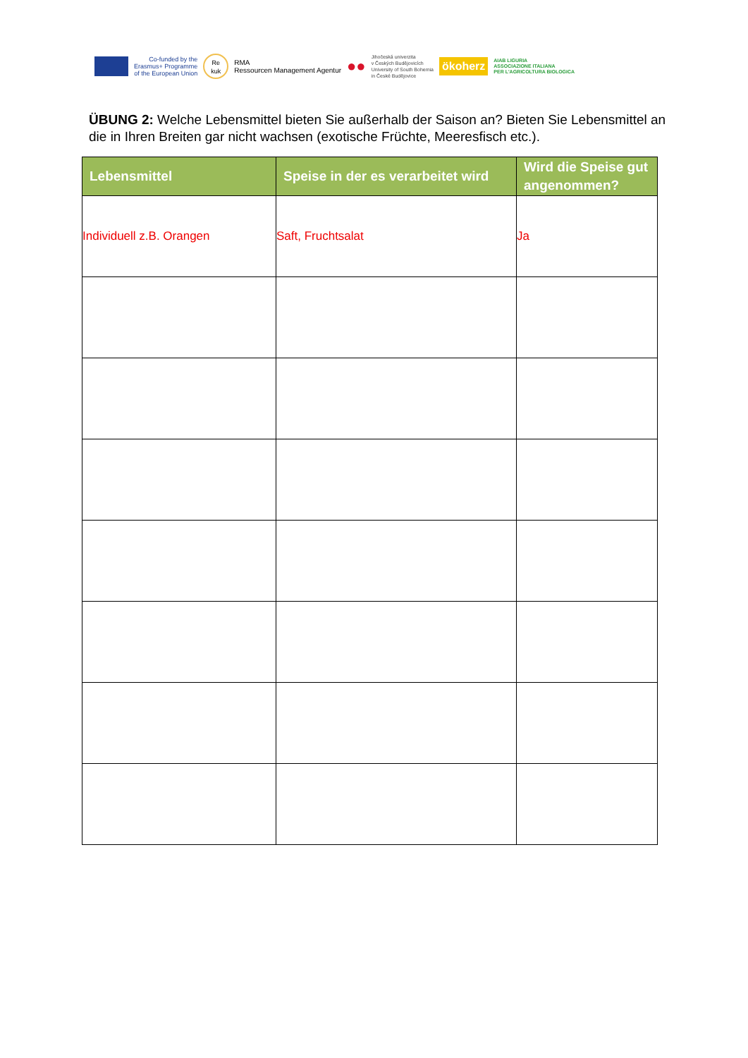Co-funded by the
Erasmus+ Programme
of the European Union
Re
kuk
RMA
Ressourcen Management Agentur
●●
Jihočeská univerzita
v Českých Budějovicích
University of South Bohemia
in České Budějovice
ökoherz
AIAB LIGURIA
ASSOCIAZIONE ITALIANA
PER L'AGRICOLTURA BIOLOGICA
ÜBUNG 2: Welche Lebensmittel bieten Sie außerhalb der Saison an? Bieten Sie Lebensmittel an die in Ihren Breiten gar nicht wachsen (exotische Früchte, Meeresfisch etc.).
| Lebensmittel | Speise in der es verarbeitet wird | Wird die Speise gut angenommen? |
| --- | --- | --- |
| Individuell z.B. Orangen | Saft, Fruchtsalat | Ja |